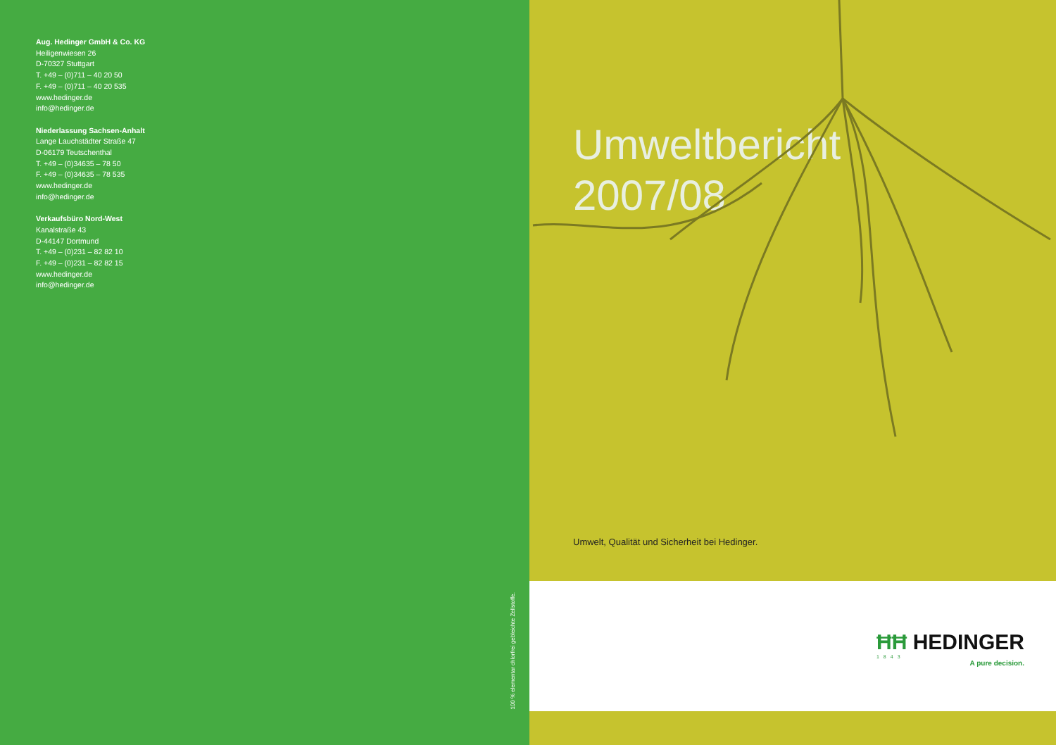Aug. Hedinger GmbH & Co. KG
Heiligenwiesen 26
D-70327 Stuttgart
T. +49 – (0)711 – 40 20 50
F. +49 – (0)711 – 40 20 535
www.hedinger.de
info@hedinger.de
Niederlassung Sachsen-Anhalt
Lange Lauchstädter Straße 47
D-06179 Teutschenthal
T. +49 – (0)34635 – 78 50
F. +49 – (0)34635 – 78 535
www.hedinger.de
info@hedinger.de
Verkaufsbüro Nord-West
Kanalstraße 43
D-44147 Dortmund
T. +49 – (0)231 – 82 82 10
F. +49 – (0)231 – 82 82 15
www.hedinger.de
info@hedinger.de
100 % elementar chlorfrei gebleichte Zellstoffe.
Umweltbericht
2007/08
Umwelt, Qualität und Sicherheit bei Hedinger.
ĦĦ HEDINGER
1843
A pure decision.